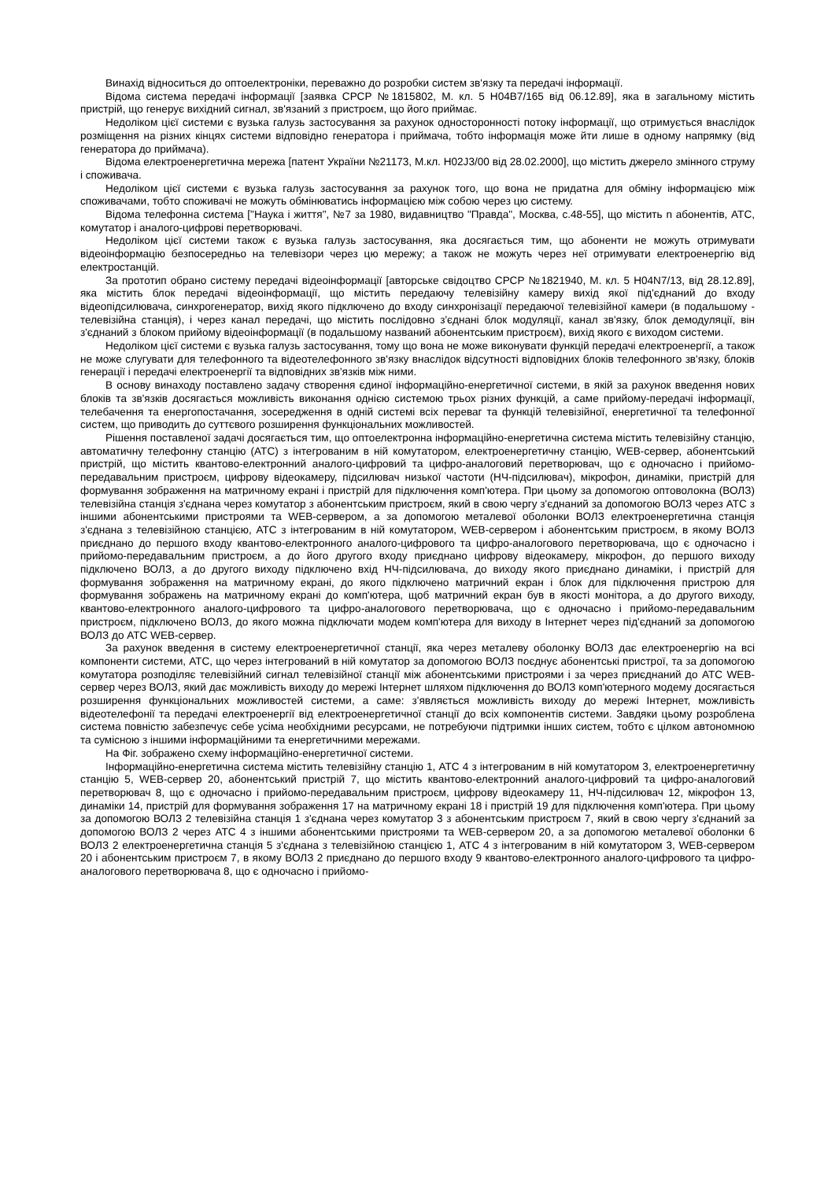Винахід відноситься до оптоелектроніки, переважно до розробки систем зв'язку та передачі інформації.
Відома система передачі інформації [заявка СРСР №1815802, М. кл. 5 H04B7/165 від 06.12.89], яка в загальному містить пристрій, що генерує вихідний сигнал, зв'язаний з пристроєм, що його приймає.
Недоліком цієї системи є вузька галузь застосування за рахунок односторонності потоку інформації, що отримується внаслідок розміщення на різних кінцях системи відповідно генератора і приймача, тобто інформація може йти лише в одному напрямку (від генератора до приймача).
Відома електроенергетична мережа [патент України №21173, М.кл. H02J3/00 від 28.02.2000], що містить джерело змінного струму і споживача.
Недоліком цієї системи є вузька галузь застосування за рахунок того, що вона не придатна для обміну інформацією між споживачами, тобто споживачі не можуть обмінюватись інформацією між собою через цю систему.
Відома телефонна система ["Наука і життя", №7 за 1980, видавництво "Правда", Москва, с.48-55], що містить n абонентів, АТС, комутатор і аналого-цифрові перетворювачі.
Недоліком цієї системи також є вузька галузь застосування, яка досягається тим, що абоненти не можуть отримувати відеоінформацію безпосередньо на телевізори через цю мережу; а також не можуть через неї отримувати електроенергію від електростанцій.
За прототип обрано систему передачі відеоінформації [авторське свідоцтво СРСР №1821940, М. кл. 5 H04N7/13, від 28.12.89], яка містить блок передачі відеоінформації, що містить передаючу телевізійну камеру вихід якої під'єднаний до входу відеопідсилювача, синхрогенератор, вихід якого підключено до входу синхронізації передаючої телевізійної камери (в подальшому - телевізійна станція), і через канал передачі, що містить послідовно з'єднані блок модуляції, канал зв'язку, блок демодуляції, він з'єднаний з блоком прийому відеоінформації (в подальшому названий абонентським пристроєм), вихід якого є виходом системи.
Недоліком цієї системи є вузька галузь застосування, тому що вона не може виконувати функцій передачі електроенергії, а також не може слугувати для телефонного та відеотелефонного зв'язку внаслідок відсутності відповідних блоків телефонного зв'язку, блоків генерації і передачі електроенергії та відповідних зв'язків між ними.
В основу винаходу поставлено задачу створення єдиної інформаційно-енергетичної системи, в якій за рахунок введення нових блоків та зв'язків досягається можливість виконання однією системою трьох різних функцій, а саме прийому-передачі інформації, телебачення та енергопостачання, зосередження в одній системі всіх переваг та функцій телевізійної, енергетичної та телефонної систем, що приводить до суттєвого розширення функціональних можливостей.
Рішення поставленої задачі досягається тим, що оптоелектронна інформаційно-енергетична система містить телевізійну станцію, автоматичну телефонну станцію (АТС) з інтегрованим в ній комутатором, електроенергетичну станцію, WEB-сервер, абонентський пристрій, що містить квантово-електронний аналого-цифровий та цифро-аналоговий перетворювач, що є одночасно і прийомо-передавальним пристроєм, цифрову відеокамеру, підсилювач низької частоти (НЧ-підсилювач), мікрофон, динаміки, пристрій для формування зображення на матричному екрані і пристрій для підключення комп'ютера. При цьому за допомогою оптоволокна (ВОЛЗ) телевізійна станція з'єднана через комутатор з абонентським пристроєм, який в свою чергу з'єднаний за допомогою ВОЛЗ через АТС з іншими абонентськими пристроями та WEB-сервером, а за допомогою металевої оболонки ВОЛЗ електроенергетична станція з'єднана з телевізійною станцією, АТС з інтегрованим в ній комутатором, WEB-сервером і абонентським пристроєм, в якому ВОЛЗ приєднано до першого входу квантово-електронного аналого-цифрового та цифро-аналогового перетворювача, що є одночасно і прийомо-передавальним пристроєм, а до його другого входу приєднано цифрову відеокамеру, мікрофон, до першого виходу підключено ВОЛЗ, а до другого виходу підключено вхід НЧ-підсилювача, до виходу якого приєднано динаміки, і пристрій для формування зображення на матричному екрані, до якого підключено матричний екран і блок для підключення пристрою для формування зображень на матричному екрані до комп'ютера, щоб матричний екран був в якості монітора, а до другого виходу, квантово-електронного аналого-цифрового та цифро-аналогового перетворювача, що є одночасно і прийомо-передавальним пристроєм, підключено ВОЛЗ, до якого можна підключати модем комп'ютера для виходу в Інтернет через під'єднаний за допомогою ВОЛЗ до АТС WEB-сервер.
За рахунок введення в систему електроенергетичної станції, яка через металеву оболонку ВОЛЗ дає електроенергію на всі компоненти системи, АТС, що через інтегрований в ній комутатор за допомогою ВОЛЗ поєднує абонентські пристрої, та за допомогою комутатора розподіляє телевізійний сигнал телевізійної станції між абонентськими пристроями і за через приєднаний до АТС WEB-сервер через ВОЛЗ, який дає можливість виходу до мережі Інтернет шляхом підключення до ВОЛЗ комп'ютерного модему досягається розширення функціональних можливостей системи, а саме: з'являється можливість виходу до мережі Інтернет, можливість відеотелефонії та передачі електроенергії від електроенергетичної станції до всіх компонентів системи. Завдяки цьому розроблена система повністю забезпечує себе усіма необхідними ресурсами, не потребуючи підтримки інших систем, тобто є цілком автономною та сумісною з іншими інформаційними та енергетичними мережами.
На Фіг. зображено схему інформаційно-енергетичної системи.
Інформаційно-енергетична система містить телевізійну станцію 1, АТС 4 з інтегрованим в ній комутатором 3, електроенергетичну станцію 5, WEB-сервер 20, абонентський пристрій 7, що містить квантово-електронний аналого-цифровий та цифро-аналоговий перетворювач 8, що є одночасно і прийомо-передавальним пристроєм, цифрову відеокамеру 11, НЧ-підсилювач 12, мікрофон 13, динаміки 14, пристрій для формування зображення 17 на матричному екрані 18 і пристрій 19 для підключення комп'ютера. При цьому за допомогою ВОЛЗ 2 телевізійна станція 1 з'єднана через комутатор 3 з абонентським пристроєм 7, який в свою чергу з'єднаний за допомогою ВОЛЗ 2 через АТС 4 з іншими абонентськими пристроями та WEB-сервером 20, а за допомогою металевої оболонки 6 ВОЛЗ 2 електроенергетична станція 5 з'єднана з телевізійною станцією 1, АТС 4 з інтегрованим в ній комутатором 3, WEB-сервером 20 і абонентським пристроєм 7, в якому ВОЛЗ 2 приєднано до першого входу 9 квантово-електронного аналого-цифрового та цифро-аналогового перетворювача 8, що є одночасно і прийомо-